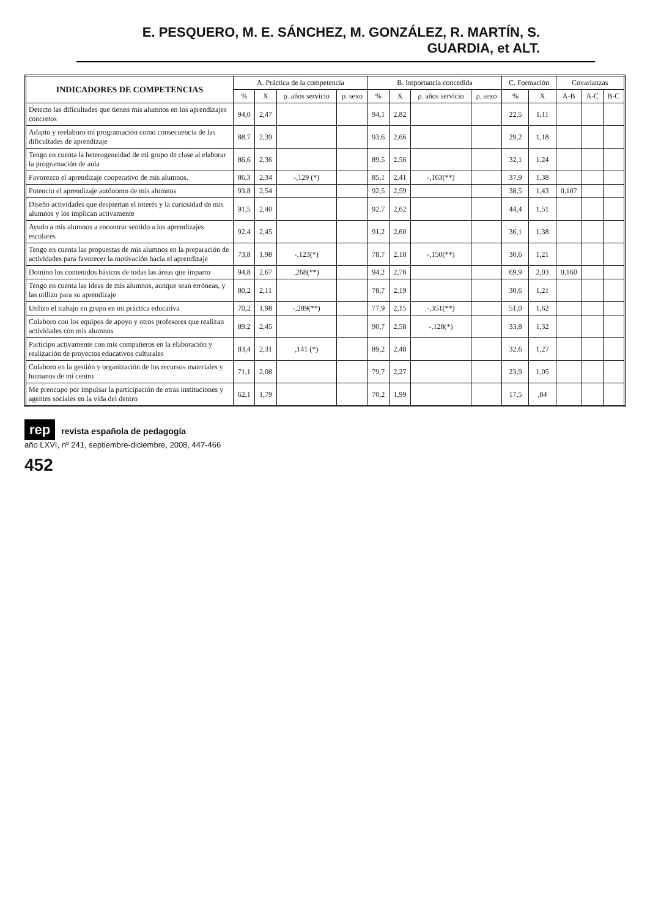E. PESQUERO, M. E. SÁNCHEZ, M. GONZÁLEZ, R. MARTÍN, S. GUARDIA, et ALT.
| INDICADORES DE COMPETENCIAS | A. Práctica de la competencia | | | | B. Importancia concedida | | | | C. Formación | | Covarianzas | | |
| --- | --- | --- | --- | --- | --- | --- | --- | --- | --- | --- | --- | --- | --- |
| | % | X | ρ. años servicio | ρ. sexo | % | X | ρ. años servicio | ρ. sexo | % | X | A-B | A-C | B-C |
| Detecto las dificultades que tienen mis alumnos en los aprendizajes concretos | 94,0 | 2,47 | | | 94,1 | 2,82 | | | 22,5 | 1,11 | | | |
| Adapto y reelaboro mi programación como consecuencia de las dificultades de aprendizaje | 88,7 | 2,39 | | | 93,6 | 2,66 | | | 29,2 | 1,18 | | | |
| Tengo en cuenta la heterogeneidad de mi grupo de clase al elaborar la programación de aula | 86,6 | 2,36 | | | 89,5 | 2,56 | | | 32,1 | 1,24 | | | |
| Favorezco el aprendizaje cooperativo de mis alumnos. | 86,3 | 2,34 | -,129 (*) | | 85,1 | 2,41 | -,163(**) | | 37,9 | 1,38 | | | |
| Potencio el aprendizaje autónomo de mis alumnos | 93,8 | 2,54 | | | 92,5 | 2,59 | | | 38,5 | 1,43 | 0,107 | | |
| Diseño actividades que despiertan el interés y la curiosidad de mis alumnos y los implican activamente | 91,5 | 2,40 | | | 92,7 | 2,62 | | | 44,4 | 1,51 | | | |
| Ayudo a mis alumnos a encontrar sentido a los aprendizajes escolares | 92,4 | 2,45 | | | 91,2 | 2,60 | | | 36,1 | 1,38 | | | |
| Tengo en cuenta las propuestas de mis alumnos en la preparación de actividades para favorecer la motivación hacia el aprendizaje | 73,8 | 1,98 | -,123(*) | | 78,7 | 2,18 | -,150(**) | | 30,6 | 1,21 | | | |
| Domino los contenidos básicos de todas las áreas que imparto | 94,8 | 2,67 | ,268(**) | | 94,2 | 2,78 | | | 69,9 | 2,03 | 0,160 | | |
| Tengo en cuenta las ideas de mis alumnos, aunque sean erróneas, y las utilizo para su aprendizaje | 80,2 | 2,11 | | | 78,7 | 2,19 | | | 30,6 | 1,21 | | | |
| Utilizo el trabajo en grupo en mi práctica educativa | 70,2 | 1,98 | -,289(**) | | 77,9 | 2,15 | -,351(**) | | 51,0 | 1,62 | | | |
| Colaboro con los equipos de apoyo y otros profesores que realizan actividades con mis alumnos | 89,2 | 2,45 | | | 90,7 | 2,58 | -,128(*) | | 33,8 | 1,32 | | | |
| Participo activamente con mis compañeros en la elaboración y realización de proyectos educativos culturales | 83,4 | 2,31 | ,141 (*) | | 89,2 | 2,48 | | | 32,6 | 1,27 | | | |
| Colaboro en la gestión y organización de los recursos materiales y humanos de mi centro | 71,1 | 2,08 | | | 79,7 | 2,27 | | | 23,9 | 1,05 | | | |
| Me preocupo por impulsar la participación de otras instituciones y agentes sociales en la vida del dentro | 62,1 | 1,79 | | | 70,2 | 1,99 | | | 17,5 | ,84 | | | |
rep revista española de pedagogía
año LXVI, nº 241, septiembre-diciembre, 2008, 447-466
452